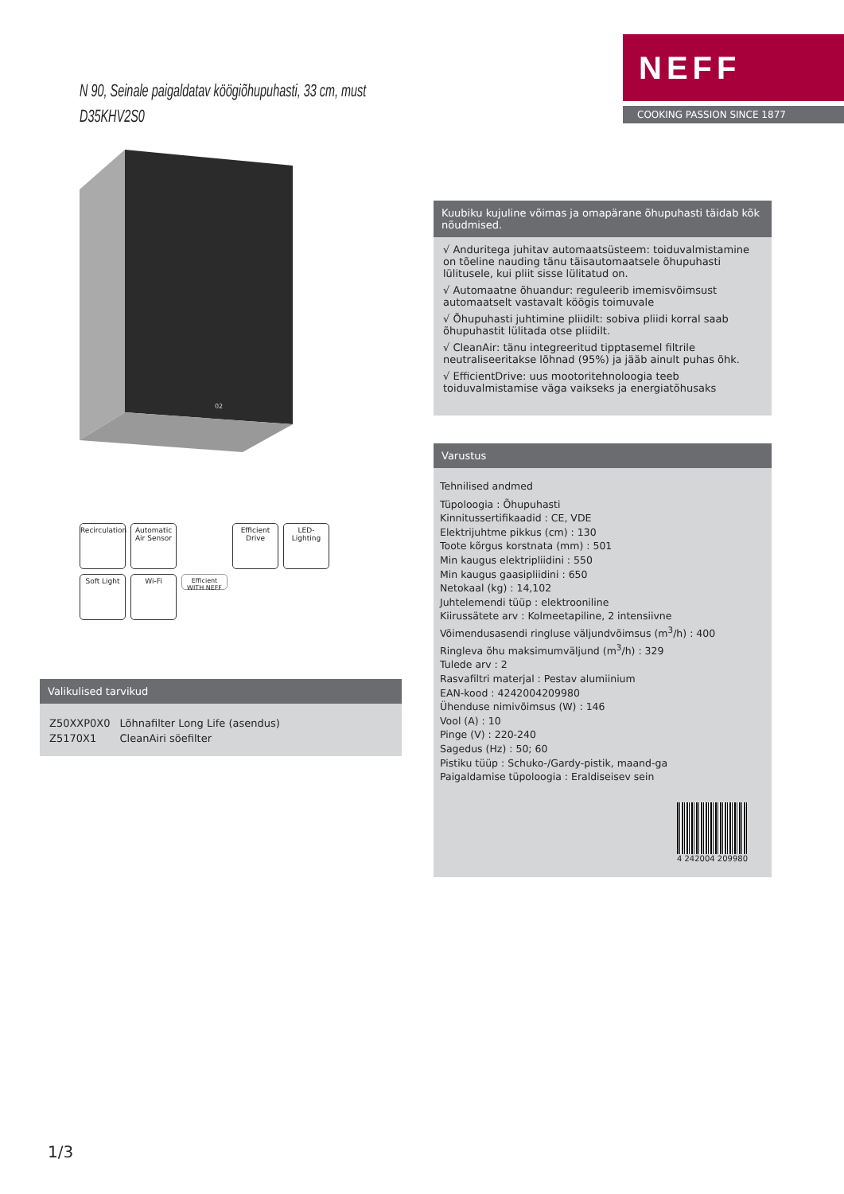NEFF
COOKING PASSION SINCE 1877
N 90, Seinale paigaldatav köögiõhupuhasti, 33 cm, must
D35KHV2S0
02
Recirculation
Automatic Air Sensor
Efficient Drive
LED-Lighting
Soft Light
Wi-Fi
Efficient WITH NEFF
Valikulised tarvikud
| Z50XXP0X0 | Lõhnafilter Long Life (asendus) |
| Z5170X1 | CleanAiri söefilter |
Kuubiku kujuline võimas ja omapärane õhupuhasti täidab kõk nõudmised.
√ Anduritega juhitav automaatsüsteem: toiduvalmistamine on tõeline nauding tänu täisautomaatsele õhupuhasti lülitusele, kui pliit sisse lülitatud on.
√ Automaatne õhuandur: reguleerib imemisvõimsust automaatselt vastavalt köögis toimuvale
√ Õhupuhasti juhtimine pliidilt: sobiva pliidi korral saab õhupuhastit lülitada otse pliidilt.
√ CleanAir: tänu integreeritud tipptasemel filtrile neutraliseeritakse lõhnad (95%) ja jääb ainult puhas õhk.
√ EfficientDrive: uus mootoritehnoloogia teeb toiduvalmistamise väga vaikseks ja energiatõhusaks
Varustus
Tehnilised andmed
Tüpoloogia : Õhupuhasti
Kinnitussertifikaadid : CE, VDE
Elektrijuhtme pikkus (cm) : 130
Toote kõrgus korstnata (mm) : 501
Min kaugus elektripliidini : 550
Min kaugus gaasipliidini : 650
Netokaal (kg) : 14,102
Juhtelemendi tüüp : elektrooniline
Kiirussätete arv : Kolmeetapiline, 2 intensiivne
Võimendusasendi ringluse väljundvõimsus (m<sup>3</sup>/h) : 400
Ringleva õhu maksimumväljund (m<sup>3</sup>/h) : 329
Tulede arv : 2
Rasvafiltri materjal : Pestav alumiinium
EAN-kood : 4242004209980
Ühenduse nimivõimsus (W) : 146
Vool (A) : 10
Pinge (V) : 220-240
Sagedus (Hz) : 50; 60
Pistiku tüüp : Schuko-/Gardy-pistik, maand-ga
Paigaldamise tüpoloogia : Eraldiseisev sein
4 242004 209980
1/3